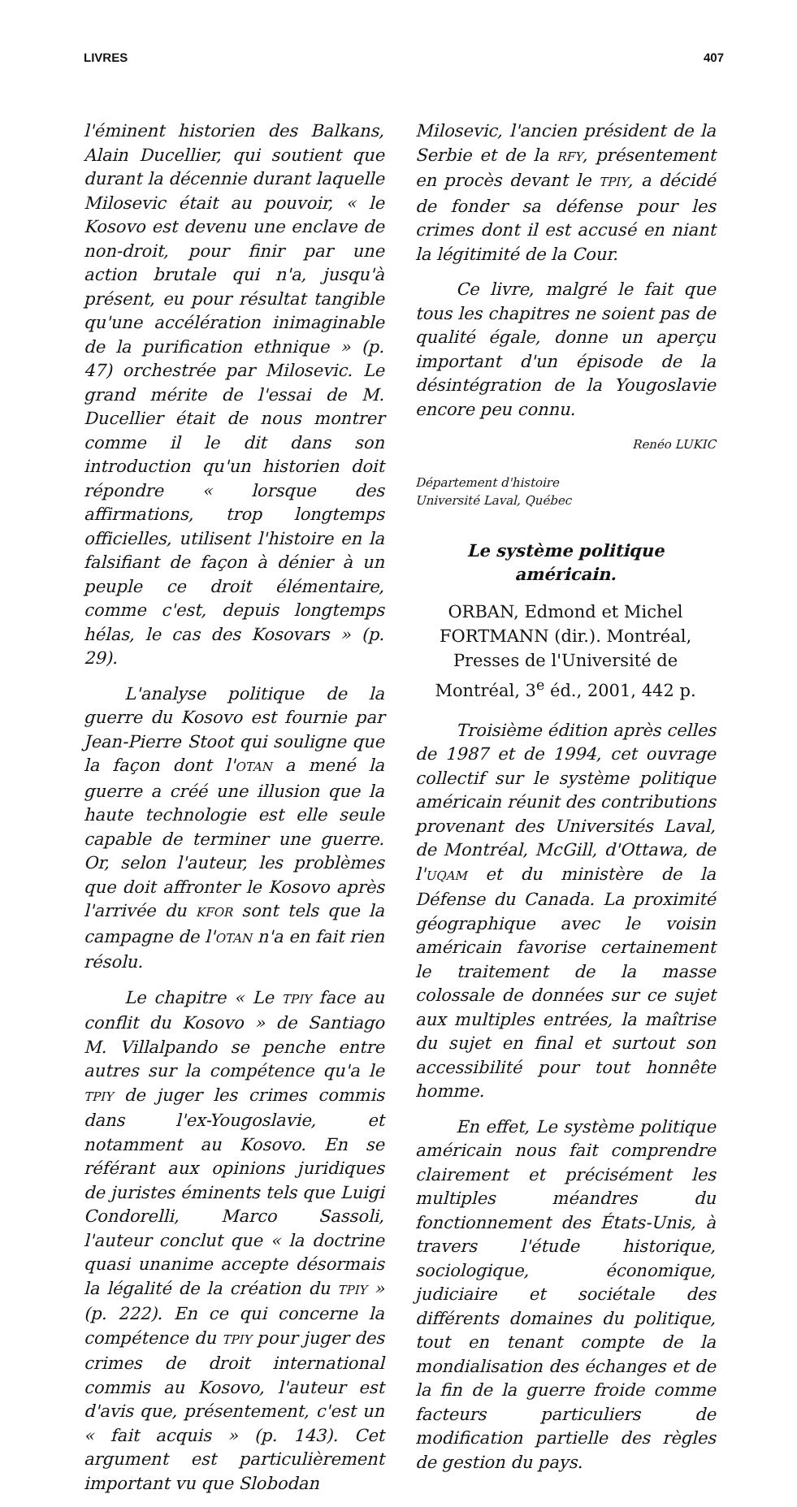LIVRES 407
l'éminent historien des Balkans, Alain Ducellier, qui soutient que durant la décennie durant laquelle Milosevic était au pouvoir, « le Kosovo est devenu une enclave de non-droit, pour finir par une action brutale qui n'a, jusqu'à présent, eu pour résultat tangible qu'une accélération inimaginable de la purification ethnique » (p. 47) orchestrée par Milosevic. Le grand mérite de l'essai de M. Ducellier était de nous montrer comme il le dit dans son introduction qu'un historien doit répondre « lorsque des affirmations, trop longtemps officielles, utilisent l'histoire en la falsifiant de façon à dénier à un peuple ce droit élémentaire, comme c'est, depuis longtemps hélas, le cas des Kosovars » (p. 29).
L'analyse politique de la guerre du Kosovo est fournie par Jean-Pierre Stoot qui souligne que la façon dont l'OTAN a mené la guerre a créé une illusion que la haute technologie est elle seule capable de terminer une guerre. Or, selon l'auteur, les problèmes que doit affronter le Kosovo après l'arrivée du KFOR sont tels que la campagne de l'OTAN n'a en fait rien résolu.
Le chapitre « Le TPIY face au conflit du Kosovo » de Santiago M. Villalpando se penche entre autres sur la compétence qu'a le TPIY de juger les crimes commis dans l'ex-Yougoslavie, et notamment au Kosovo. En se référant aux opinions juridiques de juristes éminents tels que Luigi Condorelli, Marco Sassoli, l'auteur conclut que « la doctrine quasi unanime accepte désormais la légalité de la création du TPIY » (p. 222). En ce qui concerne la compétence du TPIY pour juger des crimes de droit international commis au Kosovo, l'auteur est d'avis que, présentement, c'est un « fait acquis » (p. 143). Cet argument est particulièrement important vu que Slobodan
Milosevic, l'ancien président de la Serbie et de la RFY, présentement en procès devant le TPIY, a décidé de fonder sa défense pour les crimes dont il est accusé en niant la légitimité de la Cour.
Ce livre, malgré le fait que tous les chapitres ne soient pas de qualité égale, donne un aperçu important d'un épisode de la désintégration de la Yougoslavie encore peu connu.
Renéo LUKIC
Département d'histoire
Université Laval, Québec
Le système politique américain.
ORBAN, Edmond et Michel FORTMANN (dir.). Montréal, Presses de l'Université de Montréal, 3<sup>e</sup> éd., 2001, 442 p.
Troisième édition après celles de 1987 et de 1994, cet ouvrage collectif sur le système politique américain réunit des contributions provenant des Universités Laval, de Montréal, McGill, d'Ottawa, de l'UQAM et du ministère de la Défense du Canada. La proximité géographique avec le voisin américain favorise certainement le traitement de la masse colossale de données sur ce sujet aux multiples entrées, la maîtrise du sujet en final et surtout son accessibilité pour tout honnête homme.
En effet, Le système politique américain nous fait comprendre clairement et précisément les multiples méandres du fonctionnement des États-Unis, à travers l'étude historique, sociologique, économique, judiciaire et sociétale des différents domaines du politique, tout en tenant compte de la mondialisation des échanges et de la fin de la guerre froide comme facteurs particuliers de modification partielle des règles de gestion du pays.